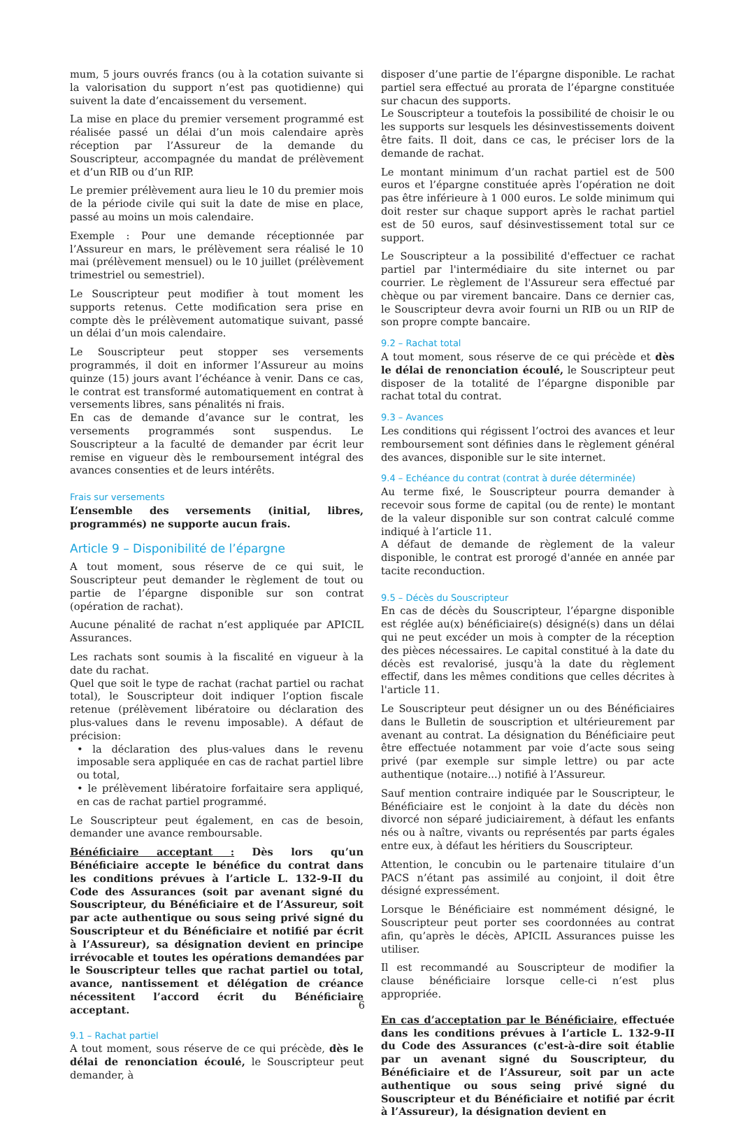mum, 5 jours ouvrés francs (ou à la cotation suivante si la valorisation du support n’est pas quotidienne) qui suivent la date d’encaissement du versement.
La mise en place du premier versement programmé est réalisée passé un délai d’un mois calendaire après réception par l’Assureur de la demande du Souscripteur, accompagnée du mandat de prélèvement et d’un RIB ou d’un RIP.
Le premier prélèvement aura lieu le 10 du premier mois de la période civile qui suit la date de mise en place, passé au moins un mois calendaire.
Exemple : Pour une demande réceptionnée par l’Assureur en mars, le prélèvement sera réalisé le 10 mai (prélèvement mensuel) ou le 10 juillet (prélèvement trimestriel ou semestriel).
Le Souscripteur peut modifier à tout moment les supports retenus. Cette modification sera prise en compte dès le prélèvement automatique suivant, passé un délai d’un mois calendaire.
Le Souscripteur peut stopper ses versements programmés, il doit en informer l’Assureur au moins quinze (15) jours avant l’échéance à venir. Dans ce cas, le contrat est transformé automatiquement en contrat à versements libres, sans pénalités ni frais.
En cas de demande d’avance sur le contrat, les versements programmés sont suspendus. Le Souscripteur a la faculté de demander par écrit leur remise en vigueur dès le remboursement intégral des avances consenties et de leurs intérêts.
Frais sur versements
L’ensemble des versements (initial, libres, programmés) ne supporte aucun frais.
Article 9 – Disponibilité de l’épargne
A tout moment, sous réserve de ce qui suit, le Souscripteur peut demander le règlement de tout ou partie de l’épargne disponible sur son contrat (opération de rachat).
Aucune pénalité de rachat n’est appliquée par APICIL Assurances.
Les rachats sont soumis à la fiscalité en vigueur à la date du rachat.
Quel que soit le type de rachat (rachat partiel ou rachat total), le Souscripteur doit indiquer l’option fiscale retenue (prélèvement libératoire ou déclaration des plus-values dans le revenu imposable). A défaut de précision:
• la déclaration des plus-values dans le revenu imposable sera appliquée en cas de rachat partiel libre ou total,
• le prélèvement libératoire forfaitaire sera appliqué, en cas de rachat partiel programmé.
Le Souscripteur peut également, en cas de besoin, demander une avance remboursable.
Bénéficiaire acceptant : Dès lors qu’un Bénéficiaire accepte le bénéfice du contrat dans les conditions prévues à l’article L. 132-9-II du Code des Assurances (soit par avenant signé du Souscripteur, du Bénéficiaire et de l’Assureur, soit par acte authentique ou sous seing privé signé du Souscripteur et du Bénéficiaire et notifié par écrit à l’Assureur), sa désignation devient en principe irrévocable et toutes les opérations demandées par le Souscripteur telles que rachat partiel ou total, avance, nantissement et délégation de créance nécessitent l’accord écrit du Bénéficiaire acceptant.
9.1 – Rachat partiel
A tout moment, sous réserve de ce qui précède, dès le délai de renonciation écoulé, le Souscripteur peut demander, à
disposer d’une partie de l’épargne disponible. Le rachat partiel sera effectué au prorata de l’épargne constituée sur chacun des supports.
Le Souscripteur a toutefois la possibilité de choisir le ou les supports sur lesquels les désinvestissements doivent être faits. Il doit, dans ce cas, le préciser lors de la demande de rachat.
Le montant minimum d’un rachat partiel est de 500 euros et l’épargne constituée après l’opération ne doit pas être inférieure à 1 000 euros. Le solde minimum qui doit rester sur chaque support après le rachat partiel est de 50 euros, sauf désinvestissement total sur ce support.
Le Souscripteur a la possibilité d'effectuer ce rachat partiel par l'intermédiaire du site internet ou par courrier. Le règlement de l'Assureur sera effectué par chèque ou par virement bancaire. Dans ce dernier cas, le Souscripteur devra avoir fourni un RIB ou un RIP de son propre compte bancaire.
9.2 – Rachat total
A tout moment, sous réserve de ce qui précède et dès le délai de renonciation écoulé, le Souscripteur peut disposer de la totalité de l’épargne disponible par rachat total du contrat.
9.3 – Avances
Les conditions qui régissent l’octroi des avances et leur remboursement sont définies dans le règlement général des avances, disponible sur le site internet.
9.4 – Echéance du contrat (contrat à durée déterminée)
Au terme fixé, le Souscripteur pourra demander à recevoir sous forme de capital (ou de rente) le montant de la valeur disponible sur son contrat calculé comme indiqué à l’article 11.
A défaut de demande de règlement de la valeur disponible, le contrat est prorogé d'année en année par tacite reconduction.
9.5 – Décès du Souscripteur
En cas de décès du Souscripteur, l’épargne disponible est réglée au(x) bénéficiaire(s) désigné(s) dans un délai qui ne peut excéder un mois à compter de la réception des pièces nécessaires. Le capital constitué à la date du décès est revalorisé, jusqu'à la date du règlement effectif, dans les mêmes conditions que celles décrites à l'article 11.
Le Souscripteur peut désigner un ou des Bénéficiaires dans le Bulletin de souscription et ultérieurement par avenant au contrat. La désignation du Bénéficiaire peut être effectuée notamment par voie d’acte sous seing privé (par exemple sur simple lettre) ou par acte authentique (notaire...) notifié à l’Assureur.
Sauf mention contraire indiquée par le Souscripteur, le Bénéficiaire est le conjoint à la date du décès non divorcé non séparé judiciairement, à défaut les enfants nés ou à naître, vivants ou représentés par parts égales entre eux, à défaut les héritiers du Souscripteur.
Attention, le concubin ou le partenaire titulaire d’un PACS n’étant pas assimilé au conjoint, il doit être désigné expressément.
Lorsque le Bénéficiaire est nommément désigné, le Souscripteur peut porter ses coordonnées au contrat afin, qu’après le décès, APICIL Assurances puisse les utiliser.
Il est recommandé au Souscripteur de modifier la clause bénéficiaire lorsque celle-ci n’est plus appropriée.
En cas d’acceptation par le Bénéficiaire, effectuée dans les conditions prévues à l’article L. 132-9-II du Code des Assurances (c'est-à-dire soit établie par un avenant signé du Souscripteur, du Bénéficiaire et de l’Assureur, soit par un acte authentique ou sous seing privé signé du Souscripteur et du Bénéficiaire et notifié par écrit à l’Assureur), la désignation devient en
6